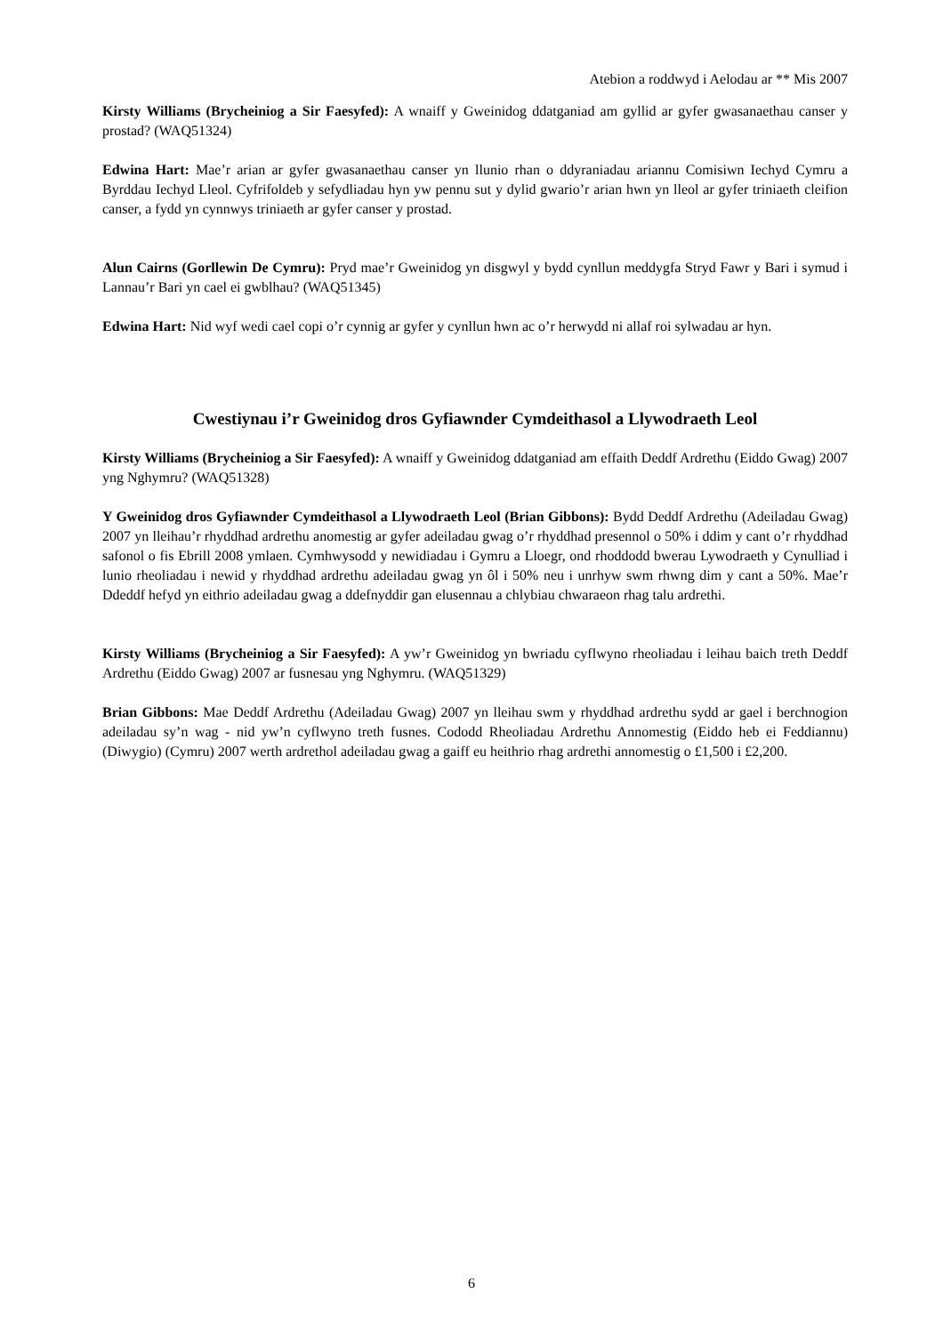Atebion a roddwyd i Aelodau ar ** Mis 2007
Kirsty Williams (Brycheiniog a Sir Faesyfed): A wnaiff y Gweinidog ddatganiad am gyllid ar gyfer gwasanaethau canser y prostad? (WAQ51324)
Edwina Hart: Mae’r arian ar gyfer gwasanaethau canser yn llunio rhan o ddyraniadau ariannu Comisiwn Iechyd Cymru a Byrddau Iechyd Lleol. Cyfrifoldeb y sefydliadau hyn yw pennu sut y dylid gwario’r arian hwn yn lleol ar gyfer triniaeth cleifion canser, a fydd yn cynnwys triniaeth ar gyfer canser y prostad.
Alun Cairns (Gorllewin De Cymru): Pryd mae’r Gweinidog yn disgwyl y bydd cynllun meddygfa Stryd Fawr y Bari i symud i Lannau’r Bari yn cael ei gwblhau? (WAQ51345)
Edwina Hart: Nid wyf wedi cael copi o’r cynnig ar gyfer y cynllun hwn ac o’r herwydd ni allaf roi sylwadau ar hyn.
Cwestiynau i’r Gweinidog dros Gyfiawnder Cymdeithasol a Llywodraeth Leol
Kirsty Williams (Brycheiniog a Sir Faesyfed): A wnaiff y Gweinidog ddatganiad am effaith Deddf Ardrethu (Eiddo Gwag) 2007 yng Nghymru? (WAQ51328)
Y Gweinidog dros Gyfiawnder Cymdeithasol a Llywodraeth Leol (Brian Gibbons): Bydd Deddf Ardrethu (Adeiladau Gwag) 2007 yn lleihau’r rhyddhad ardrethu anomestig ar gyfer adeiladau gwag o’r rhyddhad presennol o 50% i ddim y cant o’r rhyddhad safonol o fis Ebrill 2008 ymlaen. Cymhwysodd y newidiadau i Gymru a Lloegr, ond rhoddodd bwerau Lywodraeth y Cynulliad i lunio rheoliadau i newid y rhyddhad ardrethu adeiladau gwag yn ôl i 50% neu i unrhyw swm rhwng dim y cant a 50%. Mae’r Ddeddf hefyd yn eithrio adeiladau gwag a ddefnyddir gan elusennau a chlybiau chwaraeon rhag talu ardrethi.
Kirsty Williams (Brycheiniog a Sir Faesyfed): A yw’r Gweinidog yn bwriadu cyflwyno rheoliadau i leihau baich treth Deddf Ardrethu (Eiddo Gwag) 2007 ar fusnesau yng Nghymru. (WAQ51329)
Brian Gibbons: Mae Deddf Ardrethu (Adeiladau Gwag) 2007 yn lleihau swm y rhyddhad ardrethu sydd ar gael i berchnogion adeiladau sy’n wag - nid yw’n cyflwyno treth fusnes. Cododd Rheoliadau Ardrethu Annomestig (Eiddo heb ei Feddiannu) (Diwygio) (Cymru) 2007 werth ardrethol adeiladau gwag a gaiff eu heithrio rhag ardrethi annomestig o £1,500 i £2,200.
6